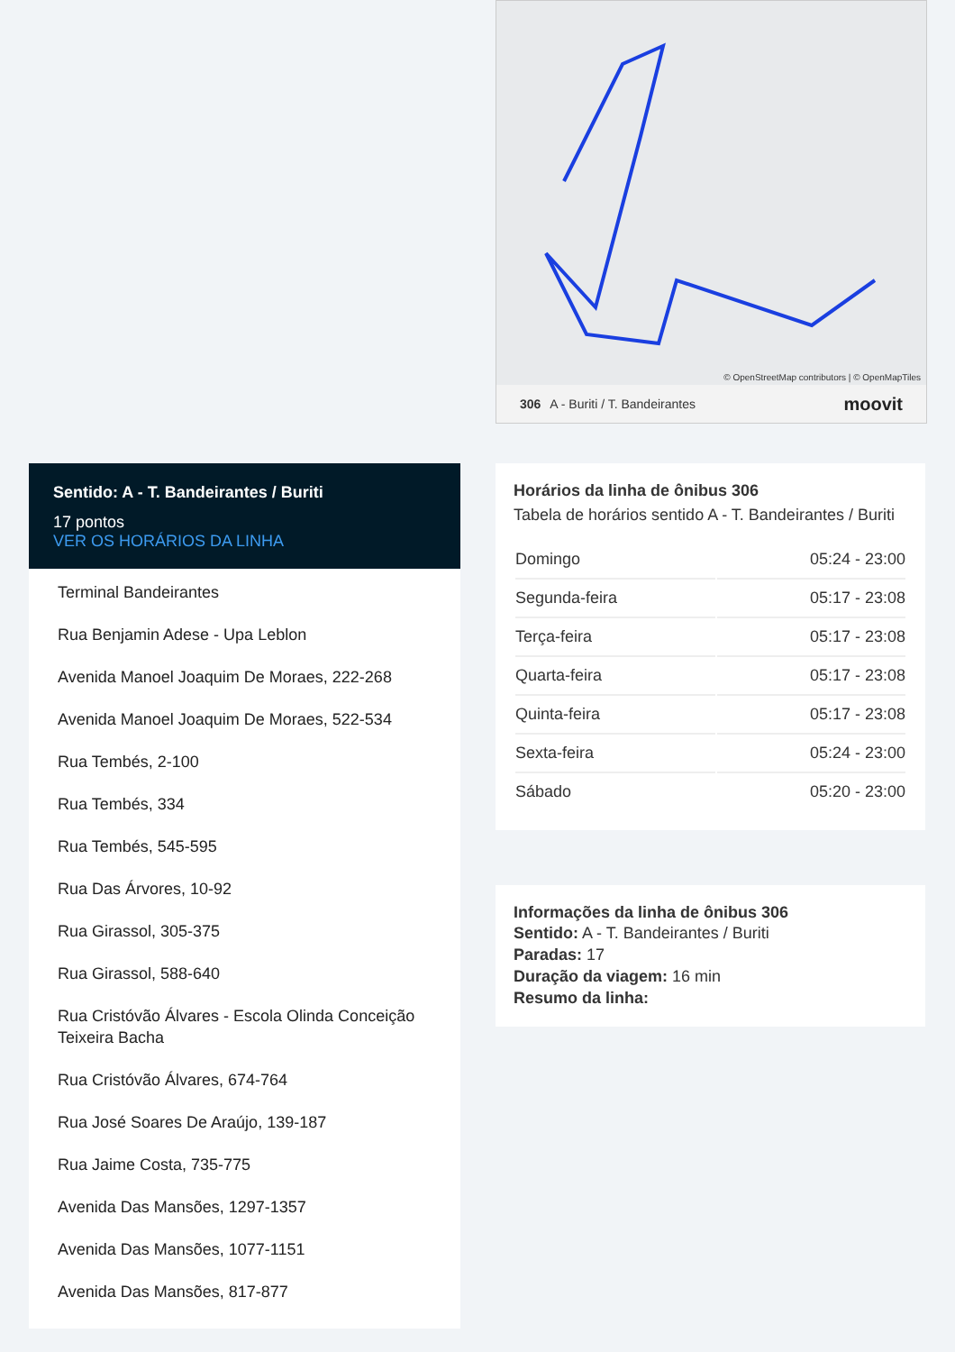© OpenStreetMap contributors | © OpenMapTiles
306 A - Buriti / T. Bandeirantes moovit
Sentido: A - T. Bandeirantes / Buriti
17 pontos
VER OS HORÁRIOS DA LINHA
Terminal Bandeirantes
Rua Benjamin Adese - Upa Leblon
Avenida Manoel Joaquim De Moraes, 222-268
Avenida Manoel Joaquim De Moraes, 522-534
Rua Tembés, 2-100
Rua Tembés, 334
Rua Tembés, 545-595
Rua Das Árvores, 10-92
Rua Girassol, 305-375
Rua Girassol, 588-640
Rua Cristóvão Álvares - Escola Olinda Conceição Teixeira Bacha
Rua Cristóvão Álvares, 674-764
Rua José Soares De Araújo, 139-187
Rua Jaime Costa, 735-775
Avenida Das Mansões, 1297-1357
Avenida Das Mansões, 1077-1151
Avenida Das Mansões, 817-877
Horários da linha de ônibus 306
Tabela de horários sentido A - T. Bandeirantes / Buriti
| Domingo | 05:24 - 23:00 |
| Segunda-feira | 05:17 - 23:08 |
| Terça-feira | 05:17 - 23:08 |
| Quarta-feira | 05:17 - 23:08 |
| Quinta-feira | 05:17 - 23:08 |
| Sexta-feira | 05:24 - 23:00 |
| Sábado | 05:20 - 23:00 |
Informações da linha de ônibus 306
Sentido: A - T. Bandeirantes / Buriti
Paradas: 17
Duração da viagem: 16 min
Resumo da linha: